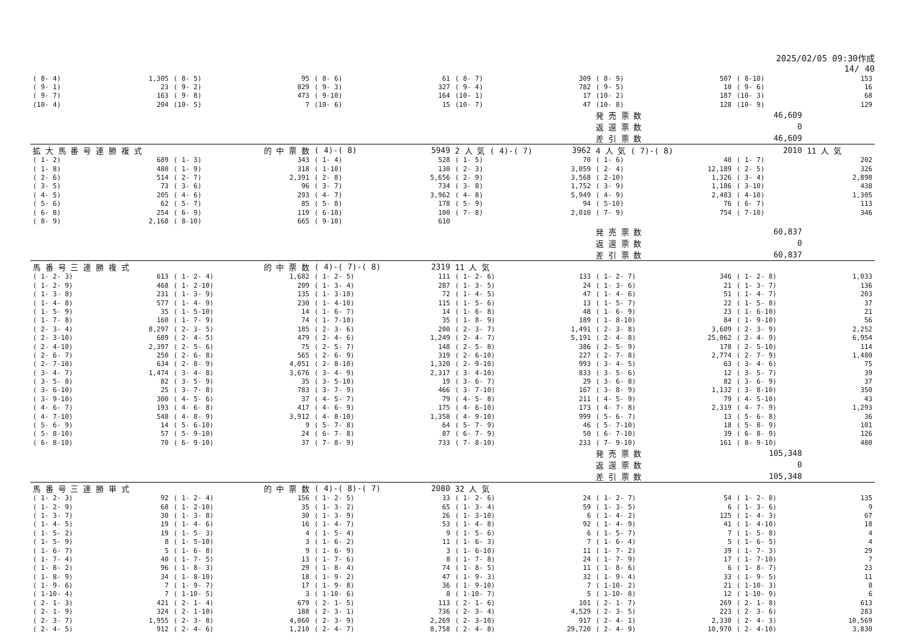2025/02/05 09:30作成
14/ 40
| ( 8- 4) | 1,305 | ( 8- 5) | 95 | ( 8- 6) | 61 | ( 8- 7) | 309 | ( 8- 9) | 507 | ( 8-10) | 153 |
| ( 9- 1) | 23 | ( 9- 2) | 829 | ( 9- 3) | 327 | ( 9- 4) | 782 | ( 9- 5) | 10 | ( 9- 6) | 16 |
| ( 9- 7) | 163 | ( 9- 8) | 473 | ( 9-10) | 164 | (10- 1) | 17 | (10- 2) | 187 | (10- 3) | 68 |
| (10- 4) | 204 | (10- 5) | 7 | (10- 6) | 15 | (10- 7) | 47 | (10- 8) | 128 | (10- 9) | 129 |
| | | | | | | | | 発 売 票 数 | 46,609 | | |
| | | | | | | | | 返 還 票 数 | 0 | | |
| | | | | | | | | 差 引 票 数 | 46,609 | | |
| 拡 大 馬 番 号 連 勝 複 式 | | 的 中 票 数 | | ( 4)-( 8) | 5949 | 2 人 気 ( 4)-( 7) | 3962 | 4 人 気 ( 7)-( 8) | 2010 | | 11 人 気 |
| ( 1- 2) | 689 | ( 1- 3) | 343 | ( 1- 4) | 528 | ( 1- 5) | 70 | ( 1- 6) | 40 | ( 1- 7) | 202 |
| ( 1- 8) | 480 | ( 1- 9) | 318 | ( 1-10) | 130 | ( 2- 3) | 3,059 | ( 2- 4) | 12,189 | ( 2- 5) | 326 |
| ( 2- 6) | 514 | ( 2- 7) | 2,391 | ( 2- 8) | 5,656 | ( 2- 9) | 3,568 | ( 2-10) | 1,326 | ( 3- 4) | 2,898 |
| ( 3- 5) | 73 | ( 3- 6) | 96 | ( 3- 7) | 734 | ( 3- 8) | 1,752 | ( 3- 9) | 1,186 | ( 3-10) | 438 |
| ( 4- 5) | 205 | ( 4- 6) | 293 | ( 4- 7) | 3,962 | ( 4- 8) | 5,949 | ( 4- 9) | 2,483 | ( 4-10) | 1,305 |
| ( 5- 6) | 62 | ( 5- 7) | 85 | ( 5- 8) | 178 | ( 5- 9) | 94 | ( 5-10) | 76 | ( 6- 7) | 113 |
| ( 6- 8) | 254 | ( 6- 9) | 119 | ( 6-10) | 100 | ( 7- 8) | 2,010 | ( 7- 9) | 754 | ( 7-10) | 346 |
| ( 8- 9) | 2,168 | ( 8-10) | 665 | ( 9-10) | 610 | | | | | | |
| | | | | | | | | 発 売 票 数 | 60,837 | | |
| | | | | | | | | 返 還 票 数 | 0 | | |
| | | | | | | | | 差 引 票 数 | 60,837 | | |
| 馬 番 号 三 連 勝 複 式 | | 的 中 票 数 | | ( 4)-( 7)-( 8) | 2319 | 11 人 気 | | | | | |
| ( 1- 2- 3) | 613 | ( 1- 2- 4) | 1,682 | ( 1- 2- 5) | 111 | ( 1- 2- 6) | 133 | ( 1- 2- 7) | 346 | ( 1- 2- 8) | 1,033 |
| ( 1- 2- 9) | 468 | ( 1- 2-10) | 209 | ( 1- 3- 4) | 287 | ( 1- 3- 5) | 24 | ( 1- 3- 6) | 21 | ( 1- 3- 7) | 136 |
| ( 1- 3- 8) | 231 | ( 1- 3- 9) | 135 | ( 1- 3-10) | 72 | ( 1- 4- 5) | 47 | ( 1- 4- 6) | 51 | ( 1- 4- 7) | 203 |
| ( 1- 4- 8) | 577 | ( 1- 4- 9) | 230 | ( 1- 4-10) | 115 | ( 1- 5- 6) | 13 | ( 1- 5- 7) | 22 | ( 1- 5- 8) | 37 |
| ( 1- 5- 9) | 35 | ( 1- 5-10) | 14 | ( 1- 6- 7) | 14 | ( 1- 6- 8) | 48 | ( 1- 6- 9) | 23 | ( 1- 6-10) | 21 |
| ( 1- 7- 8) | 160 | ( 1- 7- 9) | 74 | ( 1- 7-10) | 35 | ( 1- 8- 9) | 189 | ( 1- 8-10) | 84 | ( 1- 9-10) | 56 |
| ( 2- 3- 4) | 8,297 | ( 2- 3- 5) | 185 | ( 2- 3- 6) | 200 | ( 2- 3- 7) | 1,491 | ( 2- 3- 8) | 3,609 | ( 2- 3- 9) | 2,252 |
| ( 2- 3-10) | 689 | ( 2- 4- 5) | 479 | ( 2- 4- 6) | 1,249 | ( 2- 4- 7) | 5,191 | ( 2- 4- 8) | 25,062 | ( 2- 4- 9) | 6,954 |
| ( 2- 4-10) | 2,397 | ( 2- 5- 6) | 75 | ( 2- 5- 7) | 148 | ( 2- 5- 8) | 386 | ( 2- 5- 9) | 178 | ( 2- 5-10) | 114 |
| ( 2- 6- 7) | 250 | ( 2- 6- 8) | 565 | ( 2- 6- 9) | 319 | ( 2- 6-10) | 227 | ( 2- 7- 8) | 2,774 | ( 2- 7- 9) | 1,480 |
| ( 2- 7-10) | 634 | ( 2- 8- 9) | 4,051 | ( 2- 8-10) | 1,320 | ( 2- 9-10) | 993 | ( 3- 4- 5) | 63 | ( 3- 4- 6) | 75 |
| ( 3- 4- 7) | 1,474 | ( 3- 4- 8) | 3,676 | ( 3- 4- 9) | 2,317 | ( 3- 4-10) | 833 | ( 3- 5- 6) | 12 | ( 3- 5- 7) | 39 |
| ( 3- 5- 8) | 82 | ( 3- 5- 9) | 35 | ( 3- 5-10) | 19 | ( 3- 6- 7) | 29 | ( 3- 6- 8) | 82 | ( 3- 6- 9) | 37 |
| ( 3- 6-10) | 25 | ( 3- 7- 8) | 783 | ( 3- 7- 9) | 466 | ( 3- 7-10) | 167 | ( 3- 8- 9) | 1,132 | ( 3- 8-10) | 350 |
| ( 3- 9-10) | 300 | ( 4- 5- 6) | 37 | ( 4- 5- 7) | 79 | ( 4- 5- 8) | 211 | ( 4- 5- 9) | 79 | ( 4- 5-10) | 43 |
| ( 4- 6- 7) | 193 | ( 4- 6- 8) | 417 | ( 4- 6- 9) | 175 | ( 4- 6-10) | 173 | ( 4- 7- 8) | 2,319 | ( 4- 7- 9) | 1,293 |
| ( 4- 7-10) | 548 | ( 4- 8- 9) | 3,912 | ( 4- 8-10) | 1,358 | ( 4- 9-10) | 999 | ( 5- 6- 7) | 13 | ( 5- 6- 8) | 36 |
| ( 5- 6- 9) | 14 | ( 5- 6-10) | 9 | ( 5- 7- 8) | 64 | ( 5- 7- 9) | 46 | ( 5- 7-10) | 18 | ( 5- 8- 9) | 101 |
| ( 5- 8-10) | 57 | ( 5- 9-10) | 24 | ( 6- 7- 8) | 87 | ( 6- 7- 9) | 50 | ( 6- 7-10) | 39 | ( 6- 8- 9) | 126 |
| ( 6- 8-10) | 70 | ( 6- 9-10) | 37 | ( 7- 8- 9) | 733 | ( 7- 8-10) | 233 | ( 7- 9-10) | 161 | ( 8- 9-10) | 480 |
| | | | | | | | | 発 売 票 数 | 105,348 | | |
| | | | | | | | | 返 還 票 数 | 0 | | |
| | | | | | | | | 差 引 票 数 | 105,348 | | |
| 馬 番 号 三 連 勝 単 式 | | 的 中 票 数 | | ( 4)-( 8)-( 7) | 2080 | 32 人 気 | | | | | |
| ( 1- 2- 3) | 92 | ( 1- 2- 4) | 156 | ( 1- 2- 5) | 33 | ( 1- 2- 6) | 24 | ( 1- 2- 7) | 54 | ( 1- 2- 8) | 135 |
| ( 1- 2- 9) | 68 | ( 1- 2-10) | 35 | ( 1- 3- 2) | 65 | ( 1- 3- 4) | 59 | ( 1- 3- 5) | 6 | ( 1- 3- 6) | 9 |
| ( 1- 3- 7) | 30 | ( 1- 3- 8) | 30 | ( 1- 3- 9) | 26 | ( 1- 3-10) | 6 | ( 1- 4- 2) | 125 | ( 1- 4- 3) | 67 |
| ( 1- 4- 5) | 19 | ( 1- 4- 6) | 16 | ( 1- 4- 7) | 53 | ( 1- 4- 8) | 92 | ( 1- 4- 9) | 41 | ( 1- 4-10) | 18 |
| ( 1- 5- 2) | 19 | ( 1- 5- 3) | 4 | ( 1- 5- 4) | 9 | ( 1- 5- 6) | 6 | ( 1- 5- 7) | 7 | ( 1- 5- 8) | 4 |
| ( 1- 5- 9) | 8 | ( 1- 5-10) | 3 | ( 1- 6- 2) | 11 | ( 1- 6- 3) | 7 | ( 1- 6- 4) | 5 | ( 1- 6- 5) | 4 |
| ( 1- 6- 7) | 5 | ( 1- 6- 8) | 9 | ( 1- 6- 9) | 3 | ( 1- 6-10) | 11 | ( 1- 7- 2) | 39 | ( 1- 7- 3) | 29 |
| ( 1- 7- 4) | 40 | ( 1- 7- 5) | 13 | ( 1- 7- 6) | 8 | ( 1- 7- 8) | 24 | ( 1- 7- 9) | 17 | ( 1- 7-10) | 7 |
| ( 1- 8- 2) | 96 | ( 1- 8- 3) | 29 | ( 1- 8- 4) | 74 | ( 1- 8- 5) | 11 | ( 1- 8- 6) | 6 | ( 1- 8- 7) | 23 |
| ( 1- 8- 9) | 34 | ( 1- 8-10) | 18 | ( 1- 9- 2) | 47 | ( 1- 9- 3) | 32 | ( 1- 9- 4) | 33 | ( 1- 9- 5) | 11 |
| ( 1- 9- 6) | 7 | ( 1- 9- 7) | 17 | ( 1- 9- 8) | 36 | ( 1- 9-10) | 7 | ( 1-10- 2) | 21 | ( 1-10- 3) | 8 |
| ( 1-10- 4) | 7 | ( 1-10- 5) | 3 | ( 1-10- 6) | 8 | ( 1-10- 7) | 5 | ( 1-10- 8) | 12 | ( 1-10- 9) | 6 |
| ( 2- 1- 3) | 421 | ( 2- 1- 4) | 679 | ( 2- 1- 5) | 113 | ( 2- 1- 6) | 101 | ( 2- 1- 7) | 269 | ( 2- 1- 8) | 613 |
| ( 2- 1- 9) | 324 | ( 2- 1-10) | 188 | ( 2- 3- 1) | 736 | ( 2- 3- 4) | 4,529 | ( 2- 3- 5) | 223 | ( 2- 3- 6) | 283 |
| ( 2- 3- 7) | 1,955 | ( 2- 3- 8) | 4,060 | ( 2- 3- 9) | 2,269 | ( 2- 3-10) | 917 | ( 2- 4- 1) | 2,330 | ( 2- 4- 3) | 10,569 |
| ( 2- 4- 5) | 912 | ( 2- 4- 6) | 1,210 | ( 2- 4- 7) | 8,758 | ( 2- 4- 8) | 29,720 | ( 2- 4- 9) | 10,970 | ( 2- 4-10) | 3,830 |